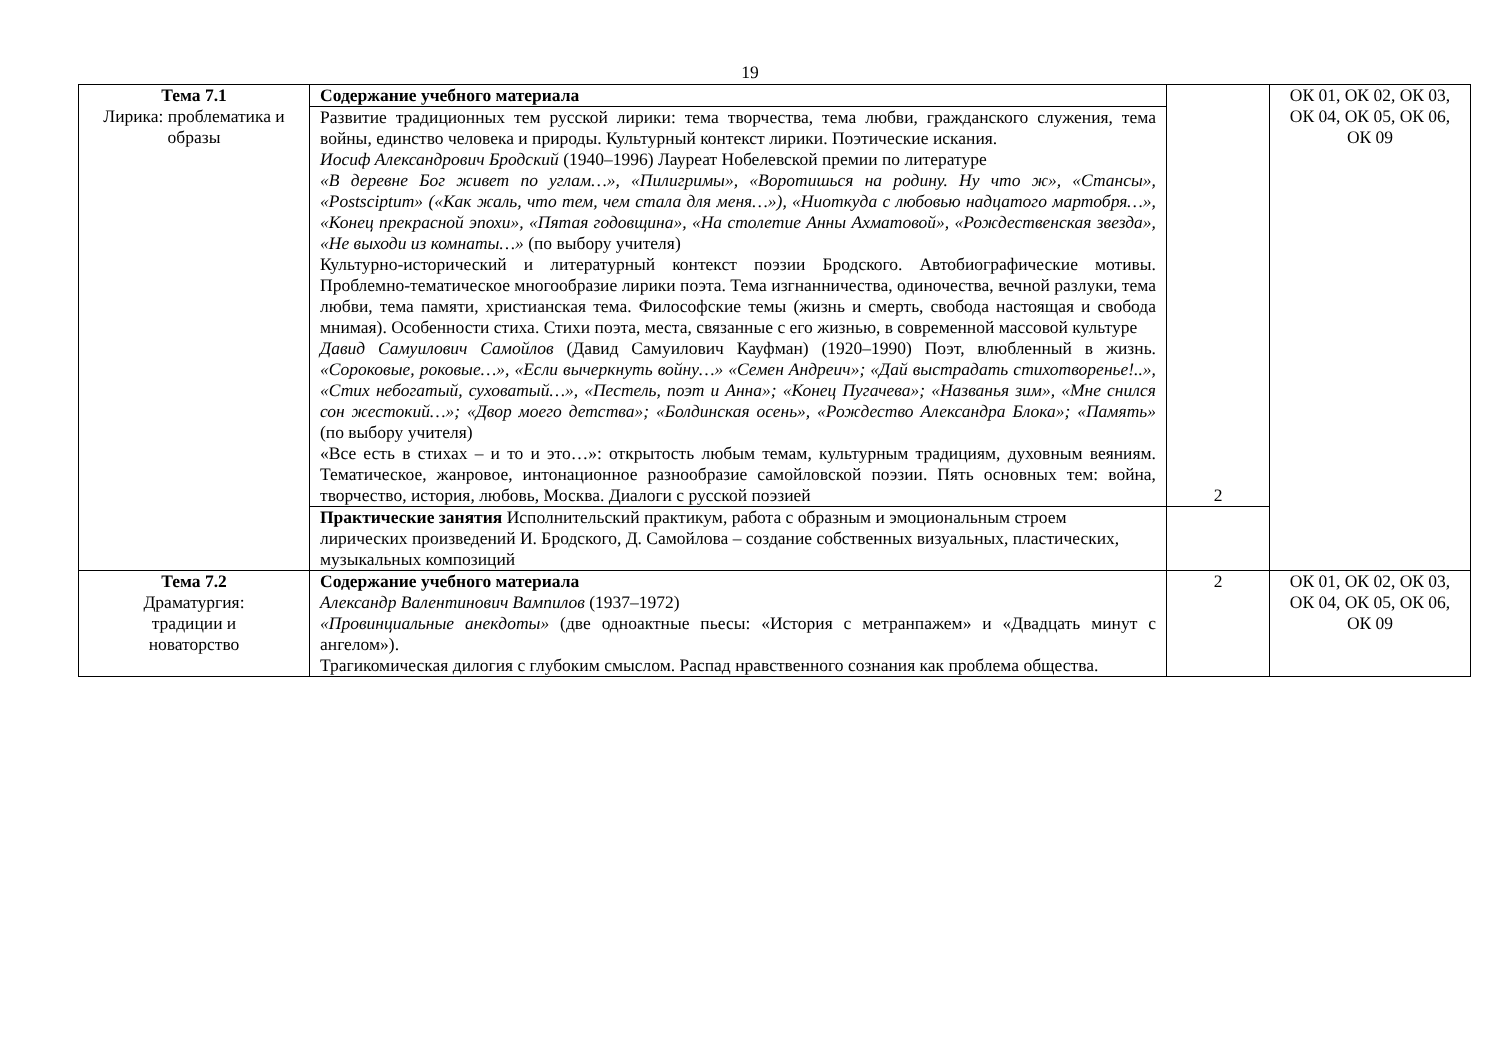19
| Тема 7.1 Лирика: проблематика и образы | Содержание учебного материала | 2 | ОК 01, ОК 02, ОК 03, ОК 04, ОК 05, ОК 06, ОК 09 |
| | Развитие традиционных тем русской лирики: тема творчества, тема любви, гражданского служения, тема войны, единство человека и природы. Культурный контекст лирики. Поэтические искания. Иосиф Александрович Бродский (1940–1996) Лауреат Нобелевской премии по литературе «В деревне Бог живет по углам…», «Пилигримы», «Воротишься на родину. Ну что ж», «Стансы», «Postsciptum» («Как жаль, что тем, чем стала для меня…»), «Ниоткуда с любовью надцатого мартобря…», «Конец прекрасной эпохи», «Пятая годовщина», «На столетие Анны Ахматовой», «Рождественская звезда», «Не выходи из комнаты…» (по выбору учителя) Культурно-исторический и литературный контекст поэзии Бродского. Автобиографические мотивы. Проблемно-тематическое многообразие лирики поэта. Тема изгнанничества, одиночества, вечной разлуки, тема любви, тема памяти, христианская тема. Философские темы (жизнь и смерть, свобода настоящая и свобода мнимая). Особенности стиха. Стихи поэта, места, связанные с его жизнью, в современной массовой культуре Давид Самуилович Самойлов (Давид Самуилович Кауфман) (1920–1990) Поэт, влюбленный в жизнь. «Сороковые, роковые…», «Если вычеркнуть войну…» «Семен Андреич»; «Дай выстрадать стихотворенье!..», «Стих небогатый, суховатый…», «Пестель, поэт и Анна»; «Конец Пугачева»; «Названья зим», «Мне снился сон жестокий…»; «Двор моего детства»; «Болдинская осень», «Рождество Александра Блока»; «Память» (по выбору учителя) «Все есть в стихах – и то и это…»: открытость любым темам, культурным традициям, духовным веяниям. Тематическое, жанровое, интонационное разнообразие самойловской поэзии. Пять основных тем: война, творчество, история, любовь, Москва. Диалоги с русской поэзией | | |
| | Практические занятия Исполнительский практикум, работа с образным и эмоциональным строем лирических произведений И. Бродского, Д. Самойлова – создание собственных визуальных, пластических, музыкальных композиций | | |
| Тема 7.2 Драматургия: традиции и новаторство | Содержание учебного материала Александр Валентинович Вампилов (1937–1972) «Провинциальные анекдоты» (две одноактные пьесы: «История с метранпажем» и «Двадцать минут с ангелом»). Трагикомическая дилогия с глубоким смыслом. Распад нравственного сознания как проблема общества. | 2 | ОК 01, ОК 02, ОК 03, ОК 04, ОК 05, ОК 06, ОК 09 |